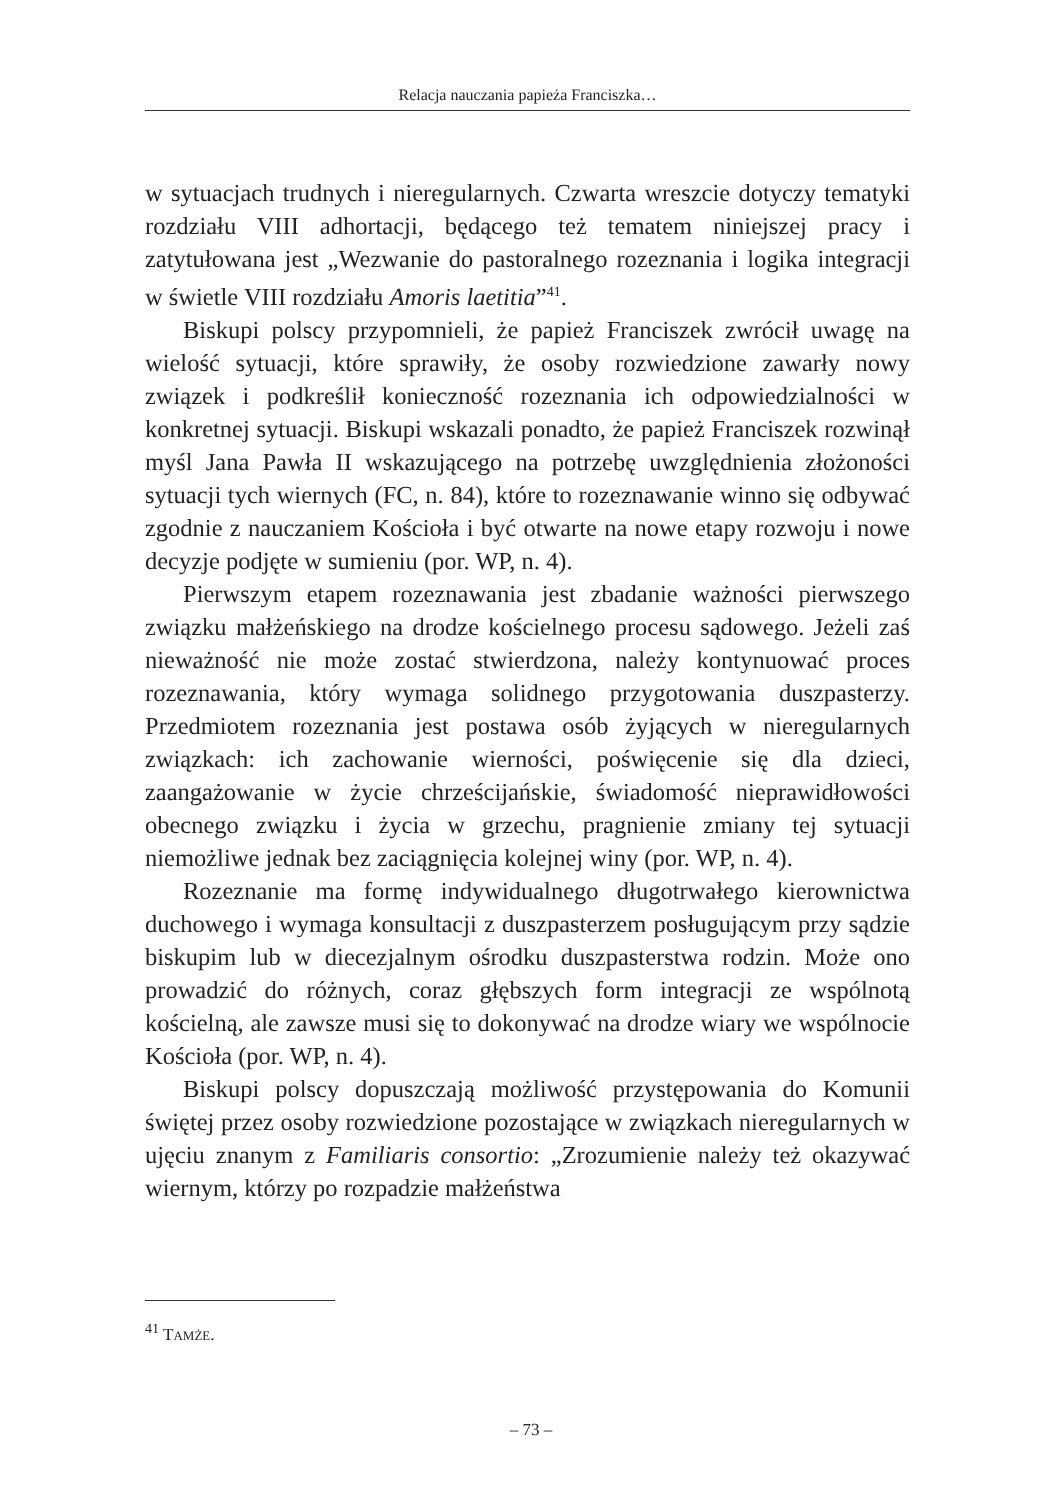Relacja nauczania papieża Franciszka…
w sytuacjach trudnych i nieregularnych. Czwarta wreszcie dotyczy tematyki rozdziału VIII adhortacji, będącego też tematem niniejszej pracy i zatytułowana jest „Wezwanie do pastoralnego rozeznania i logika integracji w świetle VIII rozdziału Amoris laetitia”<sup>41</sup>.
Biskupi polscy przypomnieli, że papież Franciszek zwrócił uwagę na wielość sytuacji, które sprawiły, że osoby rozwiedzione zawarły nowy związek i podkreślił konieczność rozeznania ich odpowiedzialności w konkretnej sytuacji. Biskupi wskazali ponadto, że papież Franciszek rozwinął myśl Jana Pawła II wskazującego na potrzebę uwzględnienia złożoności sytuacji tych wiernych (FC, n. 84), które to rozeznawanie winno się odbywać zgodnie z nauczaniem Kościoła i być otwarte na nowe etapy rozwoju i nowe decyzje podjęte w sumieniu (por. WP, n. 4).
Pierwszym etapem rozeznawania jest zbadanie ważności pierwszego związku małżeńskiego na drodze kościelnego procesu sądowego. Jeżeli zaś nieważność nie może zostać stwierdzona, należy kontynuować proces rozeznawania, który wymaga solidnego przygotowania duszpasterzy. Przedmiotem rozeznania jest postawa osób żyjących w nieregularnych związkach: ich zachowanie wierności, poświęcenie się dla dzieci, zaangażowanie w życie chrześcijańskie, świadomość nieprawidłowości obecnego związku i życia w grzechu, pragnienie zmiany tej sytuacji niemożliwe jednak bez zaciągnięcia kolejnej winy (por. WP, n. 4).
Rozeznanie ma formę indywidualnego długotrwałego kierownictwa duchowego i wymaga konsultacji z duszpasterzem posługującym przy sądzie biskupim lub w diecezjalnym ośrodku duszpasterstwa rodzin. Może ono prowadzić do różnych, coraz głębszych form integracji ze wspólnotą kościelną, ale zawsze musi się to dokonywać na drodze wiary we wspólnocie Kościoła (por. WP, n. 4).
Biskupi polscy dopuszczają możliwość przystępowania do Komunii świętej przez osoby rozwiedzione pozostające w związkach nieregularnych w ujęciu znanym z Familiaris consortio: „Zrozumienie należy też okazywać wiernym, którzy po rozpadzie małżeństwa
<sup>41</sup> TAMŻE.
– 73 –